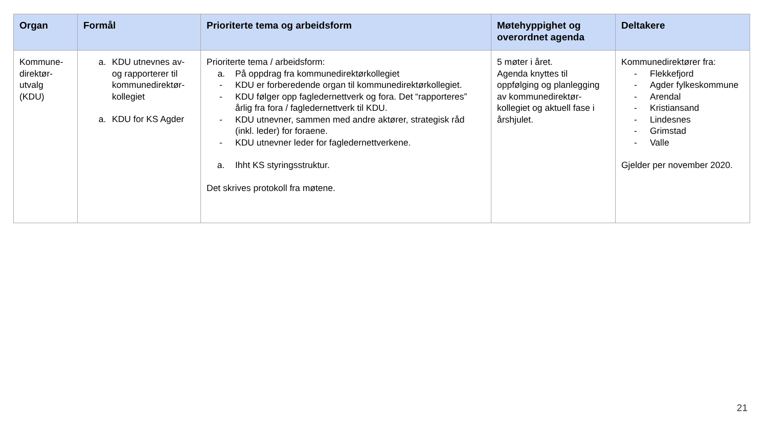| Organ | Formål | Prioriterte tema og arbeidsform | Møtehyppighet og overordnet agenda | Deltakere |
| --- | --- | --- | --- | --- |
| Kommune- direktør- utvalg (KDU) | a. KDU utnevnes av- og rapporterer til kommunedirektør-kollegiet a. KDU for KS Agder | Prioriterte tema / arbeidsform: a. På oppdrag fra kommunedirektørkollegiet - KDU er forberedende organ til kommunedirektørkollegiet. - KDU følger opp fagledernettverk og fora. Det “rapporteres” årlig fra fora / fagledernettverk til KDU. - KDU utnevner, sammen med andre aktører, strategisk råd (inkl. leder) for foraene. - KDU utnevner leder for fagledernettverkene. a. Ihht KS styringsstruktur. Det skrives protokoll fra møtene. | 5 møter i året. Agenda knyttes til oppfølging og planlegging av kommunedirektør-kollegiet og aktuell fase i årshjulet. | Kommunedirektører fra: - Flekkefjord - Agder fylkeskommune - Arendal - Kristiansand - Lindesnes - Grimstad - Valle Gjelder per november 2020. |
21